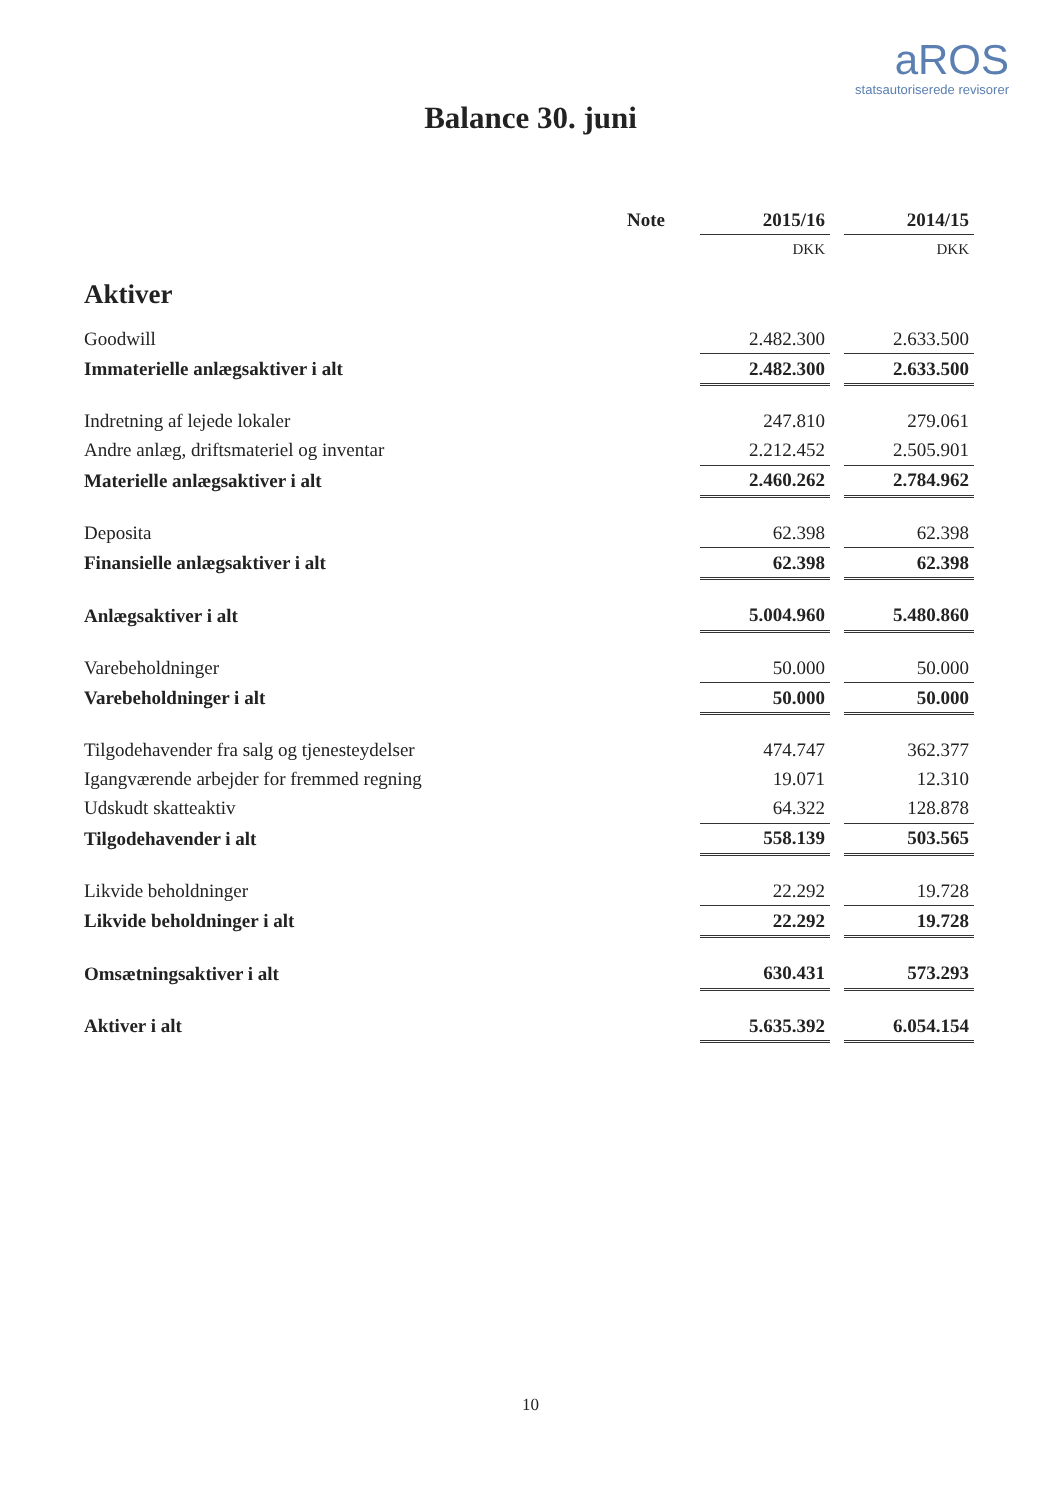aROS
statsautoriserede revisorer
Balance 30. juni
| | Note | | 2015/16 | | 2014/15 |
| --- | --- | --- | --- | --- | --- |
| | | | DKK | | DKK |
| Aktiver | | | | | |
| Goodwill | | | 2.482.300 | | 2.633.500 |
| Immaterielle anlægsaktiver i alt | | | 2.482.300 | | 2.633.500 |
| Indretning af lejede lokaler | | | 247.810 | | 279.061 |
| Andre anlæg, driftsmateriel og inventar | | | 2.212.452 | | 2.505.901 |
| Materielle anlægsaktiver i alt | | | 2.460.262 | | 2.784.962 |
| Deposita | | | 62.398 | | 62.398 |
| Finansielle anlægsaktiver i alt | | | 62.398 | | 62.398 |
| Anlægsaktiver i alt | | | 5.004.960 | | 5.480.860 |
| Varebeholdninger | | | 50.000 | | 50.000 |
| Varebeholdninger i alt | | | 50.000 | | 50.000 |
| Tilgodehavender fra salg og tjenesteydelser | | | 474.747 | | 362.377 |
| Igangværende arbejder for fremmed regning | | | 19.071 | | 12.310 |
| Udskudt skatteaktiv | | | 64.322 | | 128.878 |
| Tilgodehavender i alt | | | 558.139 | | 503.565 |
| Likvide beholdninger | | | 22.292 | | 19.728 |
| Likvide beholdninger i alt | | | 22.292 | | 19.728 |
| Omsætningsaktiver i alt | | | 630.431 | | 573.293 |
| Aktiver i alt | | | 5.635.392 | | 6.054.154 |
10